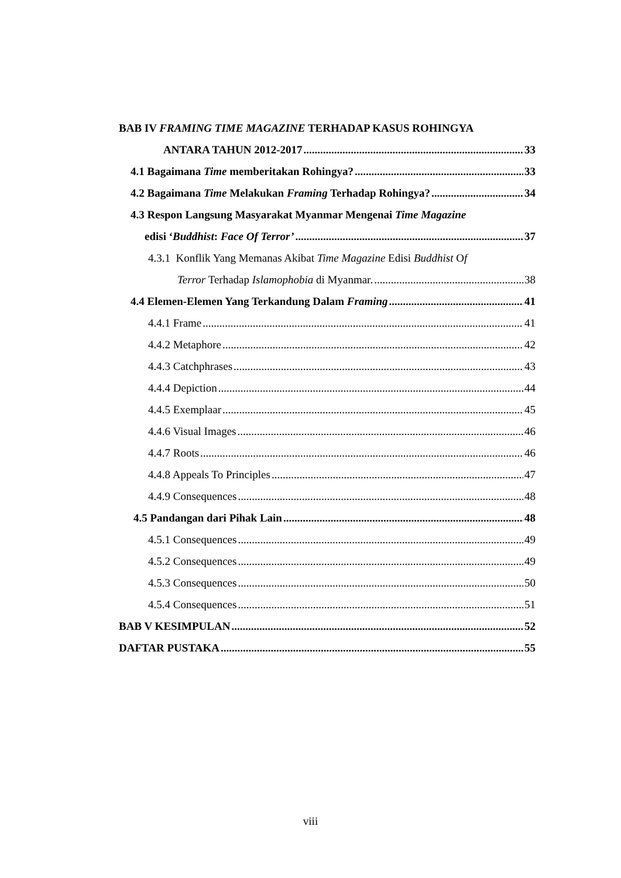BAB IV FRAMING TIME MAGAZINE TERHADAP KASUS ROHINGYA
ANTARA TAHUN 2012-2017 33
4.1 Bagaimana Time memberitakan Rohingya? 33
4.2 Bagaimana Time Melakukan Framing Terhadap Rohingya? 34
4.3 Respon Langsung Masyarakat Myanmar Mengenai Time Magazine
edisi ‘Buddhist: Face Of Terror’ 37
4.3.1 Konflik Yang Memanas Akibat Time Magazine Edisi Buddhist Of
Terror Terhadap Islamophobia di Myanmar. 38
4.4 Elemen-Elemen Yang Terkandung Dalam Framing 41
4.4.1 Frame 41
4.4.2 Metaphore 42
4.4.3 Catchphrases 43
4.4.4 Depiction 44
4.4.5 Exemplaar 45
4.4.6 Visual Images 46
4.4.7 Roots 46
4.4.8 Appeals To Principles 47
4.4.9 Consequences 48
4.5 Pandangan dari Pihak Lain 48
4.5.1 Consequences 49
4.5.2 Consequences 49
4.5.3 Consequences 50
4.5.4 Consequences 51
BAB V KESIMPULAN 52
DAFTAR PUSTAKA 55
viii